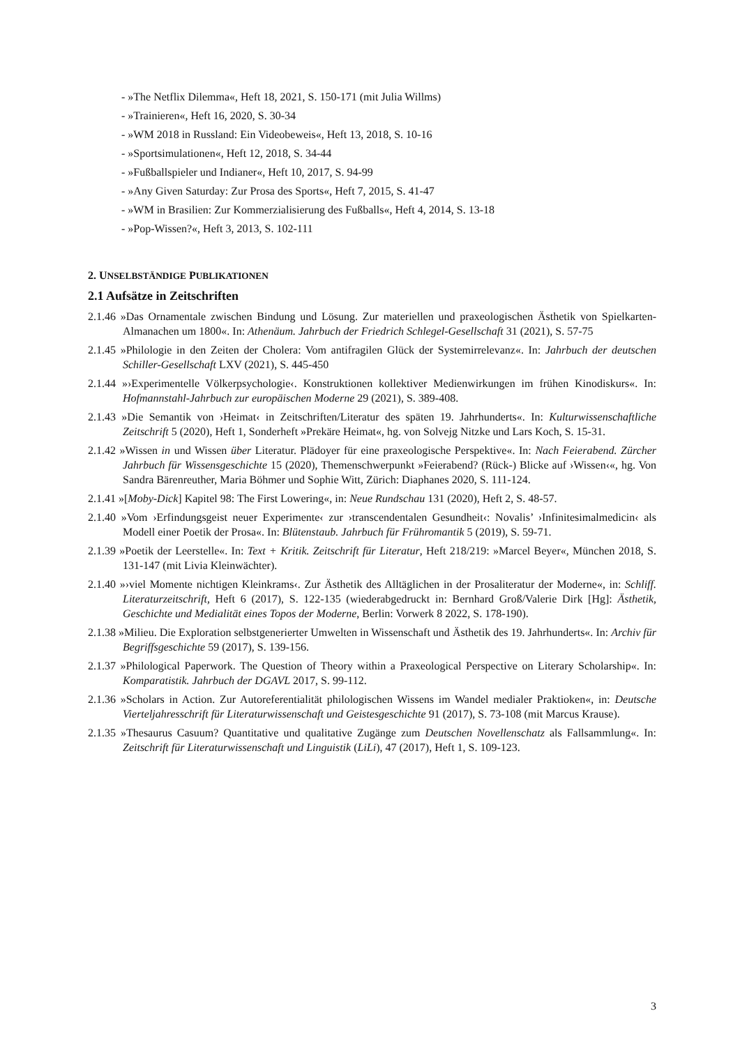- »The Netflix Dilemma«, Heft 18, 2021, S. 150-171 (mit Julia Willms)
- »Trainieren«, Heft 16, 2020, S. 30-34
- »WM 2018 in Russland: Ein Videobeweis«, Heft 13, 2018, S. 10-16
- »Sportsimulationen«, Heft 12, 2018, S. 34-44
- »Fußballspieler und Indianer«, Heft 10, 2017, S. 94-99
- »Any Given Saturday: Zur Prosa des Sports«, Heft 7, 2015, S. 41-47
- »WM in Brasilien: Zur Kommerzialisierung des Fußballs«, Heft 4, 2014, S. 13-18
- »Pop-Wissen?«, Heft 3, 2013, S. 102-111
2. UNSELBSTÄNDIGE PUBLIKATIONEN
2.1 Aufsätze in Zeitschriften
2.1.46 »Das Ornamentale zwischen Bindung und Lösung. Zur materiellen und praxeologischen Ästhetik von Spielkarten-Almanachen um 1800«. In: Athenäum. Jahrbuch der Friedrich Schlegel-Gesellschaft 31 (2021), S. 57-75
2.1.45 »Philologie in den Zeiten der Cholera: Vom antifragilen Glück der Systemirrelevanz«. In: Jahrbuch der deutschen Schiller-Gesellschaft LXV (2021), S. 445-450
2.1.44 »›Experimentelle Völkerpsychologie‹. Konstruktionen kollektiver Medienwirkungen im frühen Kinodiskurs«. In: Hofmannstahl-Jahrbuch zur europäischen Moderne 29 (2021), S. 389-408.
2.1.43 »Die Semantik von ›Heimat‹ in Zeitschriften/Literatur des späten 19. Jahrhunderts«. In: Kulturwissenschaftliche Zeitschrift 5 (2020), Heft 1, Sonderheft »Prekäre Heimat«, hg. von Solvejg Nitzke und Lars Koch, S. 15-31.
2.1.42 »Wissen in und Wissen über Literatur. Plädoyer für eine praxeologische Perspektive«. In: Nach Feierabend. Zürcher Jahrbuch für Wissensgeschichte 15 (2020), Themenschwerpunkt »Feierabend? (Rück-) Blicke auf ›Wissen‹«, hg. Von Sandra Bärenreuther, Maria Böhmer und Sophie Witt, Zürich: Diaphanes 2020, S. 111-124.
2.1.41 »[Moby-Dick] Kapitel 98: The First Lowering«, in: Neue Rundschau 131 (2020), Heft 2, S. 48-57.
2.1.40 »Vom ›Erfindungsgeist neuer Experimente‹ zur ›transcendentalen Gesundheit‹: Novalis’ ›Infinitesimalmedicin‹ als Modell einer Poetik der Prosa«. In: Blütenstaub. Jahrbuch für Frühromantik 5 (2019), S. 59-71.
2.1.39 »Poetik der Leerstelle«. In: Text + Kritik. Zeitschrift für Literatur, Heft 218/219: »Marcel Beyer«, München 2018, S. 131-147 (mit Livia Kleinwächter).
2.1.40 »›viel Momente nichtigen Kleinkrams‹. Zur Ästhetik des Alltäglichen in der Prosaliteratur der Moderne«, in: Schliff. Literaturzeitschrift, Heft 6 (2017), S. 122-135 (wiederabgedruckt in: Bernhard Groß/Valerie Dirk [Hg]: Ästhetik, Geschichte und Medialität eines Topos der Moderne, Berlin: Vorwerk 8 2022, S. 178-190).
2.1.38 »Milieu. Die Exploration selbstgenerierter Umwelten in Wissenschaft und Ästhetik des 19. Jahrhunderts«. In: Archiv für Begriffsgeschichte 59 (2017), S. 139-156.
2.1.37 »Philological Paperwork. The Question of Theory within a Praxeological Perspective on Literary Scholarship«. In: Komparatistik. Jahrbuch der DGAVL 2017, S. 99-112.
2.1.36 »Scholars in Action. Zur Autoreferentialität philologischen Wissens im Wandel medialer Praktioken«, in: Deutsche Vierteljahresschrift für Literaturwissenschaft und Geistesgeschichte 91 (2017), S. 73-108 (mit Marcus Krause).
2.1.35 »Thesaurus Casuum? Quantitative und qualitative Zugänge zum Deutschen Novellenschatz als Fallsammlung«. In: Zeitschrift für Literaturwissenschaft und Linguistik (LiLi), 47 (2017), Heft 1, S. 109-123.
3